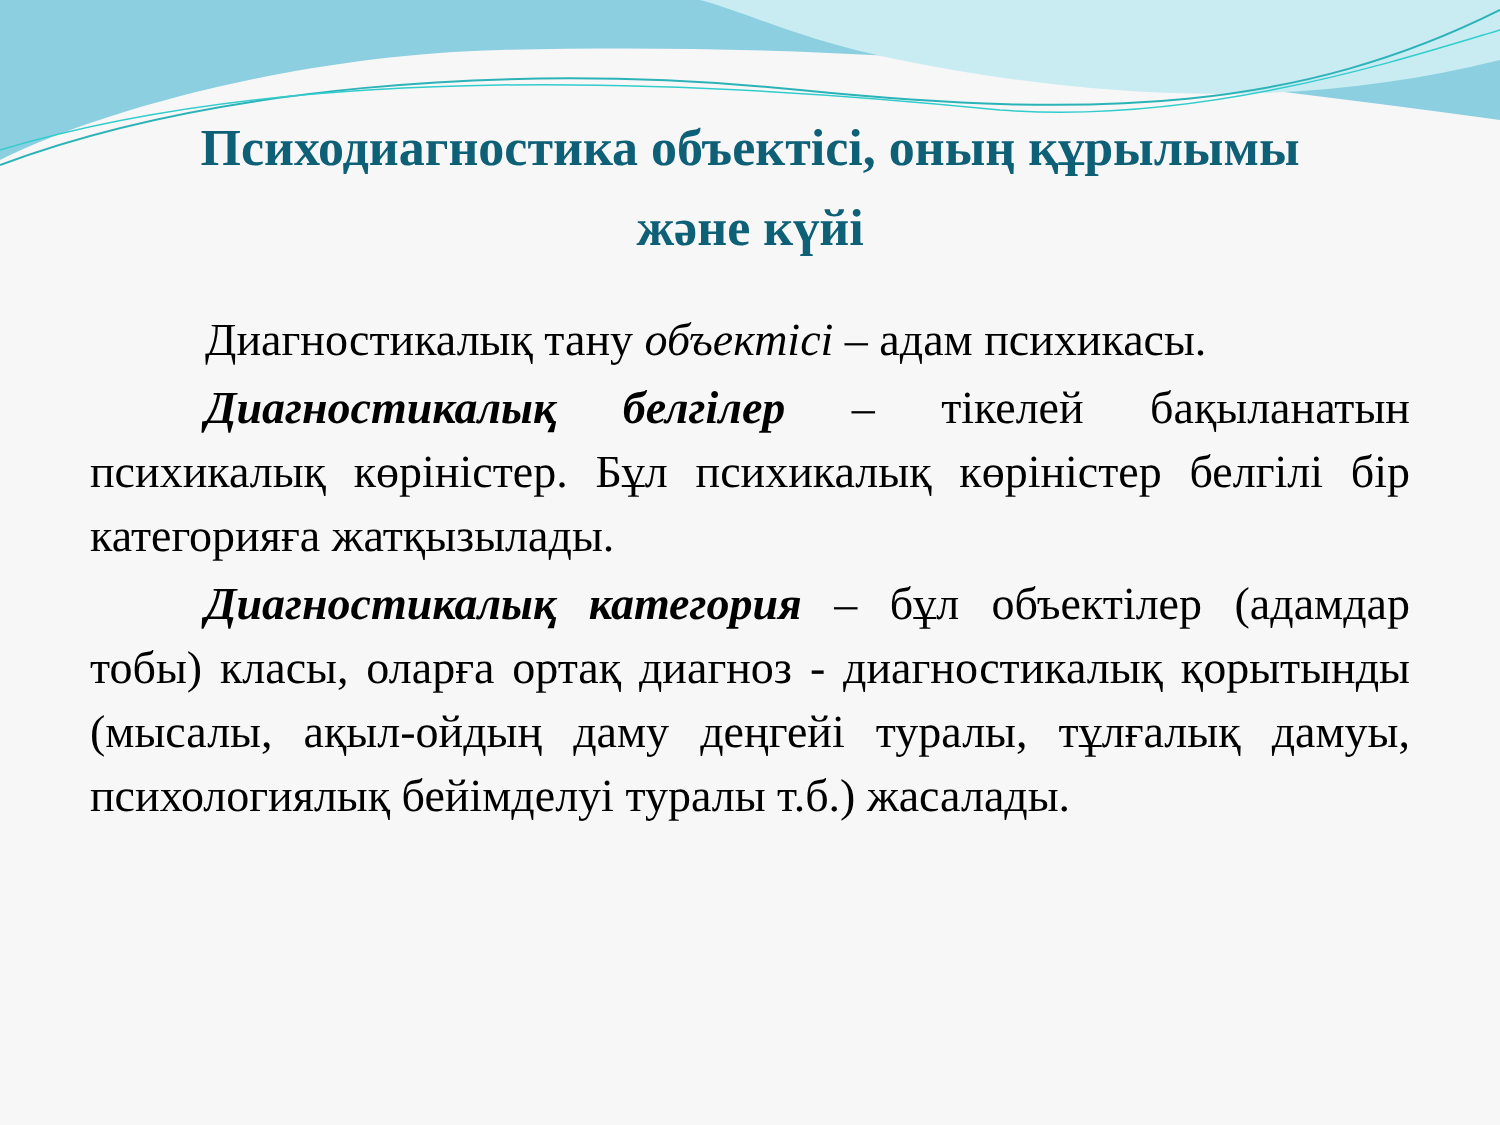Психодиагностика объектісі, оның құрылымы
және күйі
Диагностикалық тану объектісі – адам психикасы.
Диагностикалық белгілер – тікелей бақыланатын психикалық көріністер. Бұл психикалық көріністер белгілі бір категорияға жатқызылады.
Диагностикалық категория – бұл объектілер (адамдар тобы) класы, оларға ортақ диагноз - диагностикалық қорытынды (мысалы, ақыл-ойдың даму деңгейі туралы, тұлғалық дамуы, психологиялық бейімделуі туралы т.б.) жасалады.